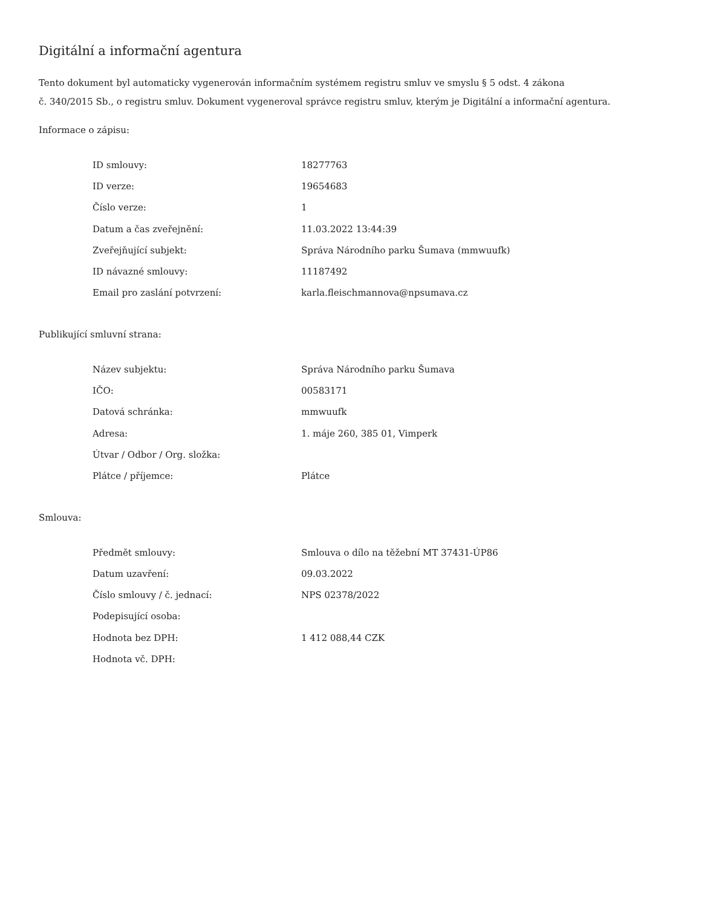Digitální a informační agentura
Tento dokument byl automaticky vygenerován informačním systémem registru smluv ve smyslu § 5 odst. 4 zákona
č. 340/2015 Sb., o registru smluv. Dokument vygeneroval správce registru smluv, kterým je Digitální a informační agentura.
Informace o zápisu:
| ID smlouvy: | 18277763 |
| ID verze: | 19654683 |
| Číslo verze: | 1 |
| Datum a čas zveřejnění: | 11.03.2022 13:44:39 |
| Zveřejňující subjekt: | Správa Národního parku Šumava (mmwuufk) |
| ID návazné smlouvy: | 11187492 |
| Email pro zaslání potvrzení: | karla.fleischmannova@npsumava.cz |
Publikující smluvní strana:
| Název subjektu: | Správa Národního parku Šumava |
| IČO: | 00583171 |
| Datová schránka: | mmwuufk |
| Adresa: | 1. máje 260, 385 01, Vimperk |
| Útvar / Odbor / Org. složka: | |
| Plátce / příjemce: | Plátce |
Smlouva:
| Předmět smlouvy: | Smlouva o dílo na těžební MT 37431-ÚP86 |
| Datum uzavření: | 09.03.2022 |
| Číslo smlouvy / č. jednací: | NPS 02378/2022 |
| Podepisující osoba: | |
| Hodnota bez DPH: | 1 412 088,44 CZK |
| Hodnota vč. DPH: | |